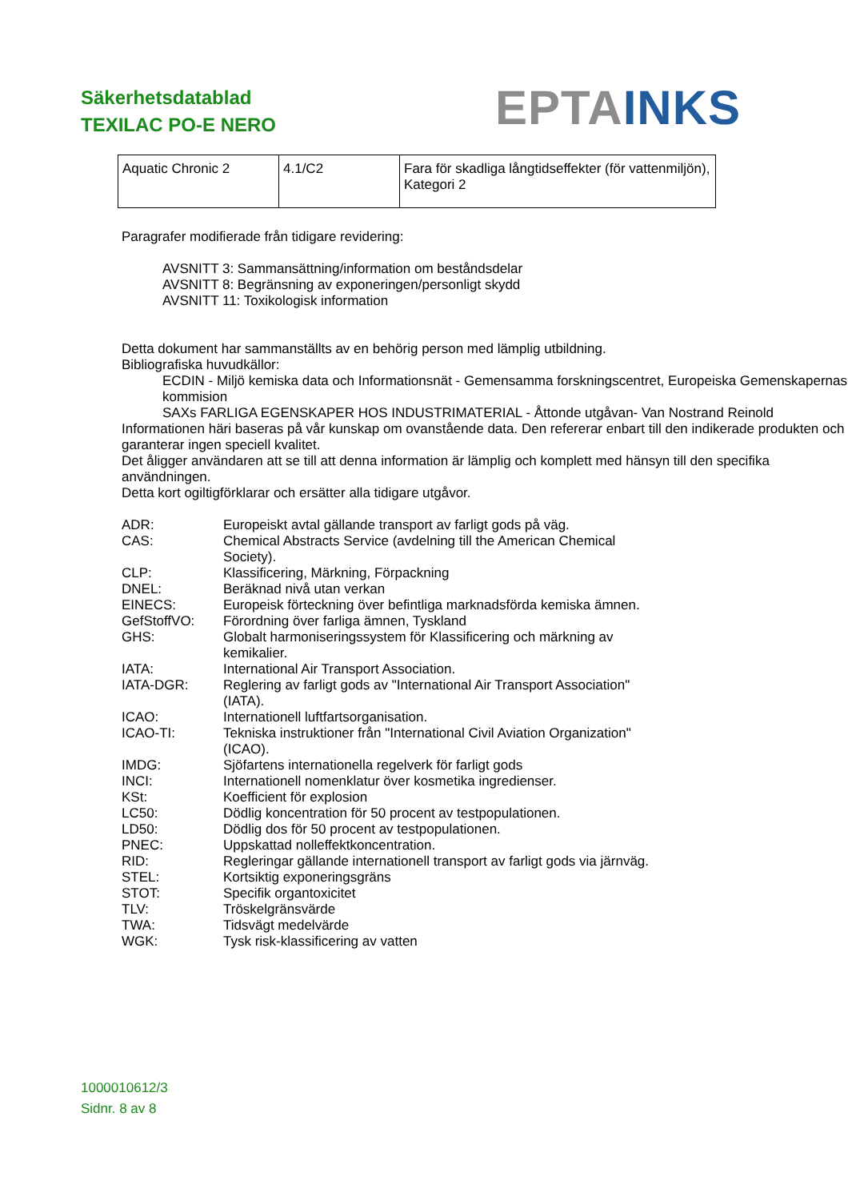Säkerhetsdatablad
TEXILAC PO-E NERO
EPTA INKS
| Aquatic Chronic 2 | 4.1/C2 | Fara för skadliga långtidseffekter (för vattenmiljön), Kategori 2 |
Paragrafer modifierade från tidigare revidering:
AVSNITT 3: Sammansättning/information om beståndsdelar
AVSNITT 8: Begränsning av exponeringen/personligt skydd
AVSNITT 11: Toxikologisk information
Detta dokument har sammanställts av en behörig person med lämplig utbildning.
Bibliografiska huvudkällor:
ECDIN - Miljö kemiska data och Informationsnät - Gemensamma forskningscentret, Europeiska Gemenskapernas kommision
SAXs FARLIGA EGENSKAPER HOS INDUSTRIMATERIAL - Åttonde utgåvan- Van Nostrand Reinold
Informationen häri baseras på vår kunskap om ovanstående data. Den refererar enbart till den indikerade produkten och garanterar ingen speciell kvalitet.
Det åligger användaren att se till att denna information är lämplig och komplett med hänsyn till den specifika användningen.
Detta kort ogiltigförklarar och ersätter alla tidigare utgåvor.
ADR:
Europeiskt avtal gällande transport av farligt gods på väg.
CAS:
Chemical Abstracts Service (avdelning till the American Chemical Society).
CLP:
Klassificering, Märkning, Förpackning
DNEL:
Beräknad nivå utan verkan
EINECS:
Europeisk förteckning över befintliga marknadsförda kemiska ämnen.
GefStoffVO:
Förordning över farliga ämnen, Tyskland
GHS:
Globalt harmoniseringssystem för Klassificering och märkning av kemikalier.
IATA:
International Air Transport Association.
IATA-DGR:
Reglering av farligt gods av "International Air Transport Association" (IATA).
ICAO:
Internationell luftfartsorganisation.
ICAO-TI:
Tekniska instruktioner från "International Civil Aviation Organization" (ICAO).
IMDG:
Sjöfartens internationella regelverk för farligt gods
INCI:
Internationell nomenklatur över kosmetika ingredienser.
KSt:
Koefficient för explosion
LC50:
Dödlig koncentration för 50 procent av testpopulationen.
LD50:
Dödlig dos för 50 procent av testpopulationen.
PNEC:
Uppskattad nolleffektkoncentration.
RID:
Regleringar gällande internationell transport av farligt gods via järnväg.
STEL:
Kortsiktig exponeringsgräns
STOT:
Specifik organtoxicitet
TLV:
Tröskelgränsvärde
TWA:
Tidsvägt medelvärde
WGK:
Tysk risk-klassificering av vatten
1000010612/3
Sidnr. 8 av 8